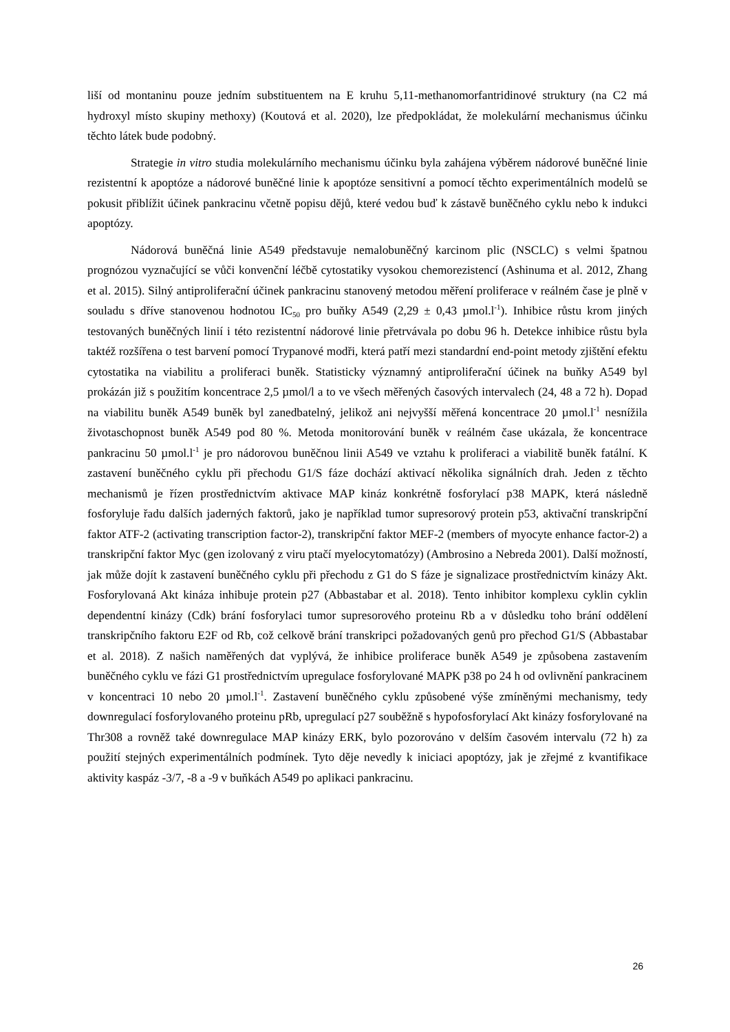liší od montaninu pouze jedním substituentem na E kruhu 5,11-methanomorfantridinové struktury (na C2 má hydroxyl místo skupiny methoxy) (Koutová et al. 2020), lze předpokládat, že molekulární mechanismus účinku těchto látek bude podobný.
Strategie in vitro studia molekulárního mechanismu účinku byla zahájena výběrem nádorové buněčné linie rezistentní k apoptóze a nádorové buněčné linie k apoptóze sensitivní a pomocí těchto experimentálních modelů se pokusit přiblížit účinek pankracinu včetně popisu dějů, které vedou buď k zástavě buněčného cyklu nebo k indukci apoptózy.
Nádorová buněčná linie A549 představuje nemalobuněčný karcinom plic (NSCLC) s velmi špatnou prognózou vyznačující se vůči konvenční léčbě cytostatiky vysokou chemorezistencí (Ashinuma et al. 2012, Zhang et al. 2015). Silný antiproliferační účinek pankracinu stanovený metodou měření proliferace v reálném čase je plně v souladu s dříve stanovenou hodnotou IC<sub>50</sub> pro buňky A549 (2,29 ± 0,43 µmol.l<sup>-1</sup>). Inhibice růstu krom jiných testovaných buněčných linií i této rezistentní nádorové linie přetrvávala po dobu 96 h. Detekce inhibice růstu byla taktéž rozšířena o test barvení pomocí Trypanové modři, která patří mezi standardní end-point metody zjištění efektu cytostatika na viabilitu a proliferaci buněk. Statisticky významný antiproliferační účinek na buňky A549 byl prokázán již s použitím koncentrace 2,5 µmol/l a to ve všech měřených časových intervalech (24, 48 a 72 h). Dopad na viabilitu buněk A549 buněk byl zanedbatelný, jelikož ani nejvyšší měřená koncentrace 20 µmol.l<sup>-1</sup> nesnížila životaschopnost buněk A549 pod 80 %. Metoda monitorování buněk v reálném čase ukázala, že koncentrace pankracinu 50 µmol.l<sup>-1</sup> je pro nádorovou buněčnou linii A549 ve vztahu k proliferaci a viabilitě buněk fatální. K zastavení buněčného cyklu při přechodu G1/S fáze dochází aktivací několika signálních drah. Jeden z těchto mechanismů je řízen prostřednictvím aktivace MAP kináz konkrétně fosforylací p38 MAPK, která následně fosforyluje řadu dalších jaderných faktorů, jako je například tumor supresorový protein p53, aktivační transkripční faktor ATF-2 (activating transcription factor-2), transkripční faktor MEF-2 (members of myocyte enhance factor-2) a transkripční faktor Myc (gen izolovaný z viru ptačí myelocytomatózy) (Ambrosino a Nebreda 2001). Další možností, jak může dojít k zastavení buněčného cyklu při přechodu z G1 do S fáze je signalizace prostřednictvím kinázy Akt. Fosforylovaná Akt kináza inhibuje protein p27 (Abbastabar et al. 2018). Tento inhibitor komplexu cyklin cyklin dependentní kinázy (Cdk) brání fosforylaci tumor supresorového proteinu Rb a v důsledku toho brání oddělení transkripčního faktoru E2F od Rb, což celkově brání transkripci požadovaných genů pro přechod G1/S (Abbastabar et al. 2018). Z našich naměřených dat vyplývá, že inhibice proliferace buněk A549 je způsobena zastavením buněčného cyklu ve fázi G1 prostřednictvím upregulace fosforylované MAPK p38 po 24 h od ovlivnění pankracinem v koncentraci 10 nebo 20 µmol.l<sup>-1</sup>. Zastavení buněčného cyklu způsobené výše zmíněnými mechanismy, tedy downregulací fosforylovaného proteinu pRb, upregulací p27 souběžně s hypofosforylací Akt kinázy fosforylované na Thr308 a rovněž také downregulace MAP kinázy ERK, bylo pozorováno v delším časovém intervalu (72 h) za použití stejných experimentálních podmínek. Tyto děje nevedly k iniciaci apoptózy, jak je zřejmé z kvantifikace aktivity kaspáz -3/7, -8 a -9 v buňkách A549 po aplikaci pankracinu.
26